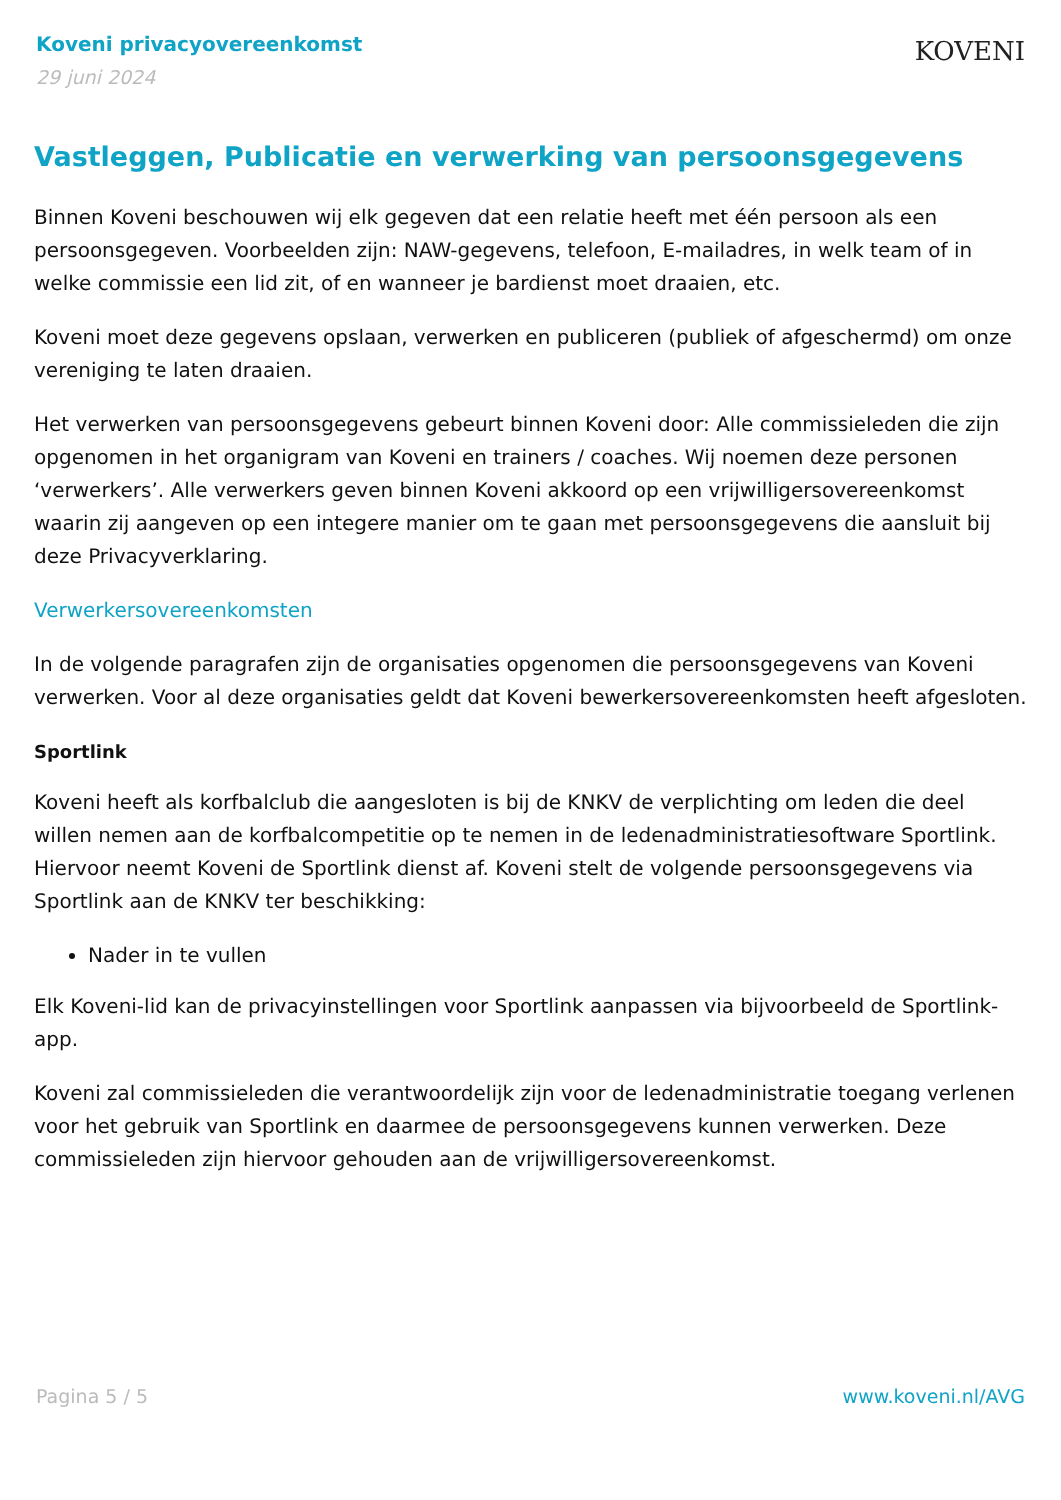Koveni privacyovereenkomst
29 juni 2024
KOVENI
Vastleggen, Publicatie en verwerking van persoonsgegevens
Binnen Koveni beschouwen wij elk gegeven dat een relatie heeft met één persoon als een persoonsgegeven. Voorbeelden zijn: NAW-gegevens, telefoon, E-mailadres, in welk team of in welke commissie een lid zit, of en wanneer je bardienst moet draaien, etc.
Koveni moet deze gegevens opslaan, verwerken en publiceren (publiek of afgeschermd) om onze vereniging te laten draaien.
Het verwerken van persoonsgegevens gebeurt binnen Koveni door: Alle commissieleden die zijn opgenomen in het organigram van Koveni en trainers / coaches. Wij noemen deze personen ‘verwerkers’. Alle verwerkers geven binnen Koveni akkoord op een vrijwilligersovereenkomst waarin zij aangeven op een integere manier om te gaan met persoonsgegevens die aansluit bij deze Privacyverklaring.
Verwerkersovereenkomsten
In de volgende paragrafen zijn de organisaties opgenomen die persoonsgegevens van Koveni verwerken. Voor al deze organisaties geldt dat Koveni bewerkersovereenkomsten heeft afgesloten.
Sportlink
Koveni heeft als korfbalclub die aangesloten is bij de KNKV de verplichting om leden die deel willen nemen aan de korfbalcompetitie op te nemen in de ledenadministratiesoftware Sportlink. Hiervoor neemt Koveni de Sportlink dienst af. Koveni stelt de volgende persoonsgegevens via Sportlink aan de KNKV ter beschikking:
Nader in te vullen
Elk Koveni-lid kan de privacyinstellingen voor Sportlink aanpassen via bijvoorbeeld de Sportlink-app.
Koveni zal commissieleden die verantwoordelijk zijn voor de ledenadministratie toegang verlenen voor het gebruik van Sportlink en daarmee de persoonsgegevens kunnen verwerken. Deze commissieleden zijn hiervoor gehouden aan de vrijwilligersovereenkomst.
Pagina 5 / 5 www.koveni.nl/AVG